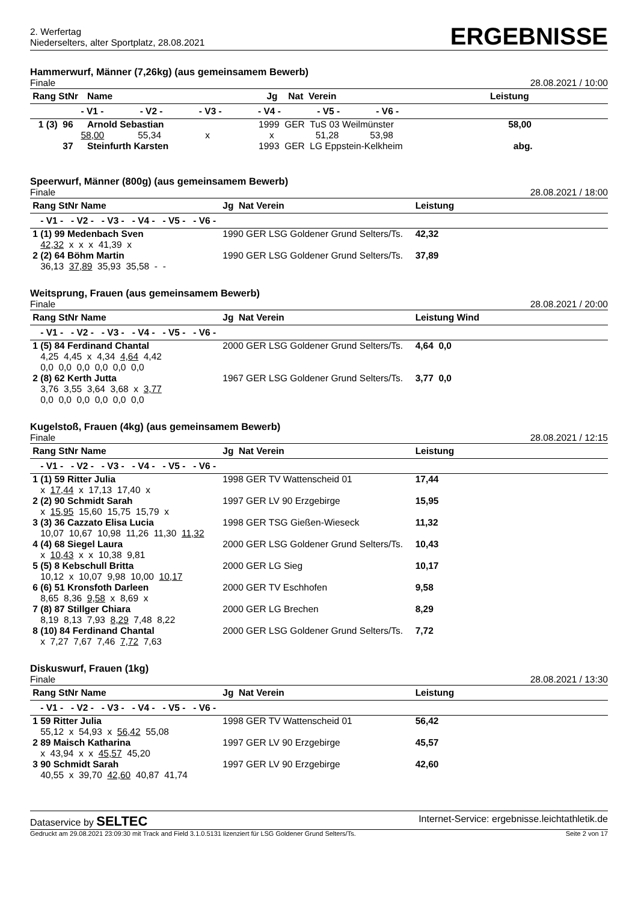2. Werfertag
Niederselters, alter Sportplatz, 28.08.2021
ERGEBNISSE
Hammerwurf, Männer (7,26kg) (aus gemeinsamem Bewerb)
Finale 28.08.2021 / 10:00
| Rang StNr | | Name | Jg | Nat Verein | Leistung |
| --- | --- | --- | --- | --- | --- |
| | - V1 - - V2 - - V3 - - V4 - - V5 - - V6 - | | | | |
| 1 (3) | 96 | Arnold Sebastian | 1999 GER TuS 03 Weilmünster | | 58,00 |
| | 58,00 55,34 x x 51,28 53,98 | | | | |
| | 37 | Steinfurth Karsten | 1993 GER LG Eppstein-Kelkheim | | abg. |
Speerwurf, Männer (800g) (aus gemeinsamem Bewerb)
Finale 28.08.2021 / 18:00
| Rang StNr Name | Jg Nat Verein | Leistung |
| --- | --- | --- |
| - V1 - - V2 - - V3 - - V4 - - V5 - - V6 - | | |
| 1 (1) 99 Medenbach Sven | 1990 GER LSG Goldener Grund Selters/Ts. | 42,32 |
| 42,32 x x x 41,39 x | | |
| 2 (2) 64 Böhm Martin | 1990 GER LSG Goldener Grund Selters/Ts. | 37,89 |
| 36,13 37,89 35,93 35,58 - - | | |
Weitsprung, Frauen (aus gemeinsamem Bewerb)
Finale 28.08.2021 / 20:00
| Rang StNr Name | Jg Nat Verein | Leistung Wind |
| --- | --- | --- |
| - V1 - - V2 - - V3 - - V4 - - V5 - - V6 - | | |
| 1 (5) 84 Ferdinand Chantal | 2000 GER LSG Goldener Grund Selters/Ts. | 4,64 0,0 |
| 4,25 4,45 x 4,34 4,64 4,42 | | |
| 0,0 0,0 0,0 0,0 0,0 0,0 | | |
| 2 (8) 62 Kerth Jutta | 1967 GER LSG Goldener Grund Selters/Ts. | 3,77 0,0 |
| 3,76 3,55 3,64 3,68 x 3,77 | | |
| 0,0 0,0 0,0 0,0 0,0 0,0 | | |
Kugelstoß, Frauen (4kg) (aus gemeinsamem Bewerb)
Finale 28.08.2021 / 12:15
| Rang StNr Name | Jg Nat Verein | Leistung |
| --- | --- | --- |
| - V1 - - V2 - - V3 - - V4 - - V5 - - V6 - | | |
| 1 (1) 59 Ritter Julia | 1998 GER TV Wattenscheid 01 | 17,44 |
| x 17,44 x 17,13 17,40 x | | |
| 2 (2) 90 Schmidt Sarah | 1997 GER LV 90 Erzgebirge | 15,95 |
| x 15,95 15,60 15,75 15,79 x | | |
| 3 (3) 36 Cazzato Elisa Lucia | 1998 GER TSG Gießen-Wieseck | 11,32 |
| 10,07 10,67 10,98 11,26 11,30 11,32 | | |
| 4 (4) 68 Siegel Laura | 2000 GER LSG Goldener Grund Selters/Ts. | 10,43 |
| x 10,43 x x 10,38 9,81 | | |
| 5 (5) 8 Kebschull Britta | 2000 GER LG Sieg | 10,17 |
| 10,12 x 10,07 9,98 10,00 10,17 | | |
| 6 (6) 51 Kronsfoth Darleen | 2000 GER TV Eschhofen | 9,58 |
| 8,65 8,36 9,58 x 8,69 x | | |
| 7 (8) 87 Stillger Chiara | 2000 GER LG Brechen | 8,29 |
| 8,19 8,13 7,93 8,29 7,48 8,22 | | |
| 8 (10) 84 Ferdinand Chantal | 2000 GER LSG Goldener Grund Selters/Ts. | 7,72 |
| x 7,27 7,67 7,46 7,72 7,63 | | |
Diskuswurf, Frauen (1kg)
Finale 28.08.2021 / 13:30
| Rang StNr Name | Jg Nat Verein | Leistung |
| --- | --- | --- |
| - V1 - - V2 - - V3 - - V4 - - V5 - - V6 - | | |
| 1 59 Ritter Julia | 1998 GER TV Wattenscheid 01 | 56,42 |
| 55,12 x 54,93 x 56,42 55,08 | | |
| 2 89 Maisch Katharina | 1997 GER LV 90 Erzgebirge | 45,57 |
| x 43,94 x x 45,57 45,20 | | |
| 3 90 Schmidt Sarah | 1997 GER LV 90 Erzgebirge | 42,60 |
| 40,55 x 39,70 42,60 40,87 41,74 | | |
Dataservice by SELTEC Internet-Service: ergebnisse.leichtathletik.de
Gedruckt am 29.08.2021 23:09:30 mit Track and Field 3.1.0.5131 lizenziert für LSG Goldener Grund Selters/Ts. Seite 2 von 17